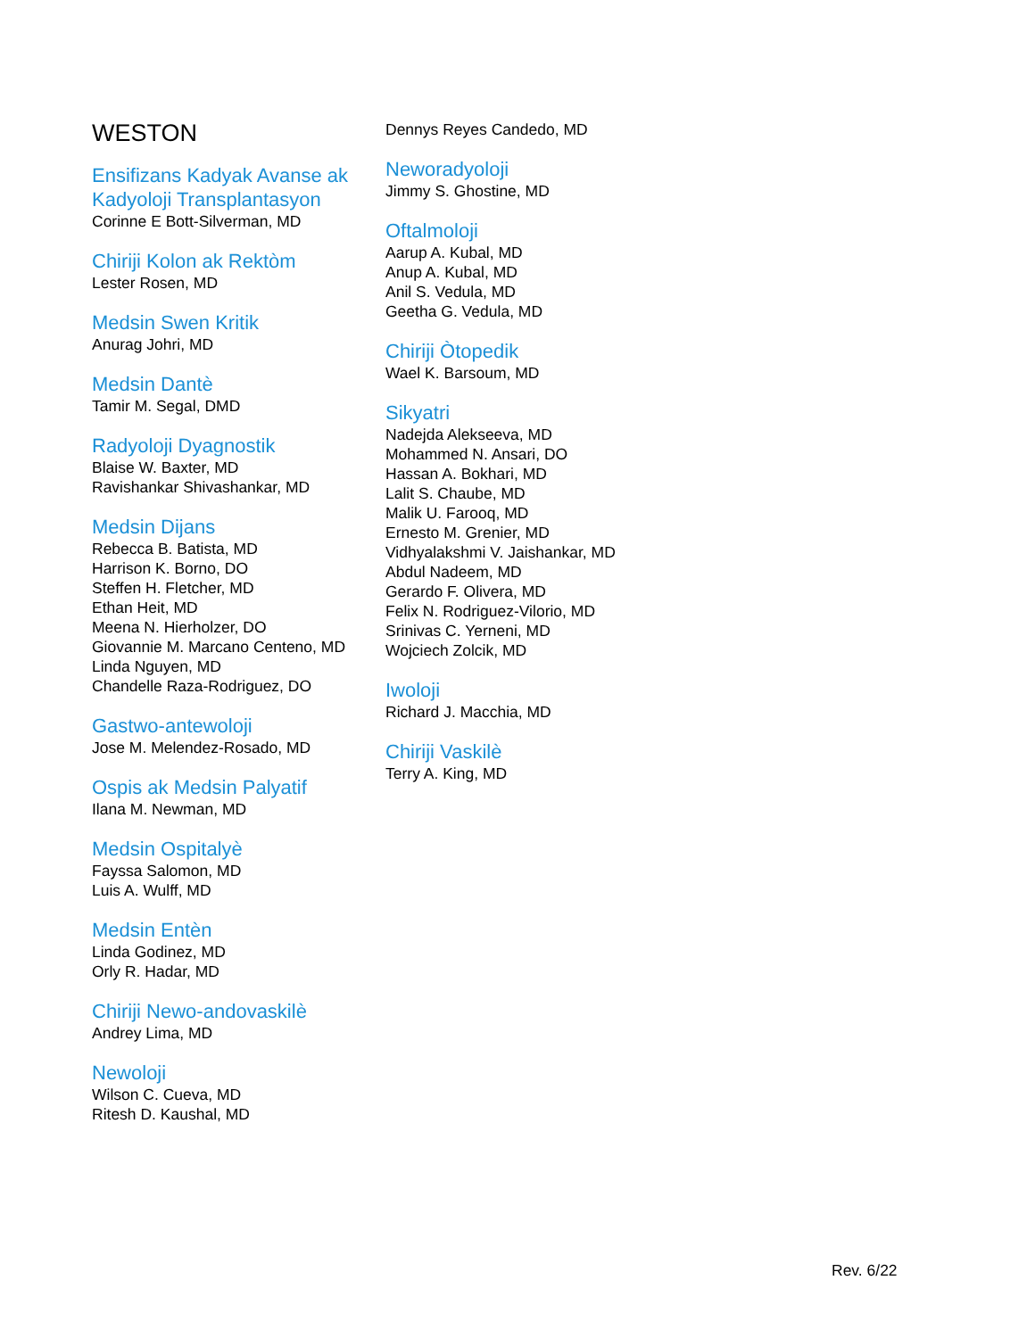WESTON
Ensifizans Kadyak Avanse ak Kadyoloji Transplantasyon
Corinne E Bott-Silverman, MD
Chiriji Kolon ak Rektòm
Lester Rosen, MD
Medsin Swen Kritik
Anurag Johri, MD
Medsin Dantè
Tamir M. Segal, DMD
Radyoloji Dyagnostik
Blaise W. Baxter, MD
Ravishankar Shivashankar, MD
Medsin Dijans
Rebecca B. Batista, MD
Harrison K. Borno, DO
Steffen H. Fletcher, MD
Ethan Heit, MD
Meena N. Hierholzer, DO
Giovannie M. Marcano Centeno, MD
Linda Nguyen, MD
Chandelle Raza-Rodriguez, DO
Gastwo-antewoloji
Jose M. Melendez-Rosado, MD
Ospis ak Medsin Palyatif
Ilana M. Newman, MD
Medsin Ospitalyè
Fayssa Salomon, MD
Luis A. Wulff, MD
Medsin Entèn
Linda Godinez, MD
Orly R. Hadar, MD
Chiriji Newo-andovaskilè
Andrey Lima, MD
Newoloji
Wilson C. Cueva, MD
Ritesh D. Kaushal, MD
Dennys Reyes Candedo, MD
Neworadyoloji
Jimmy S. Ghostine, MD
Oftalmoloji
Aarup A. Kubal, MD
Anup A. Kubal, MD
Anil S. Vedula, MD
Geetha G. Vedula, MD
Chiriji Òtopedik
Wael K. Barsoum, MD
Sikyatri
Nadejda Alekseeva, MD
Mohammed N. Ansari, DO
Hassan A. Bokhari, MD
Lalit S. Chaube, MD
Malik U. Farooq, MD
Ernesto M. Grenier, MD
Vidhyalakshmi V. Jaishankar, MD
Abdul Nadeem, MD
Gerardo F. Olivera, MD
Felix N. Rodriguez-Vilorio, MD
Srinivas C. Yerneni, MD
Wojciech Zolcik, MD
Iwoloji
Richard J. Macchia, MD
Chiriji Vaskilè
Terry A. King, MD
Rev. 6/22